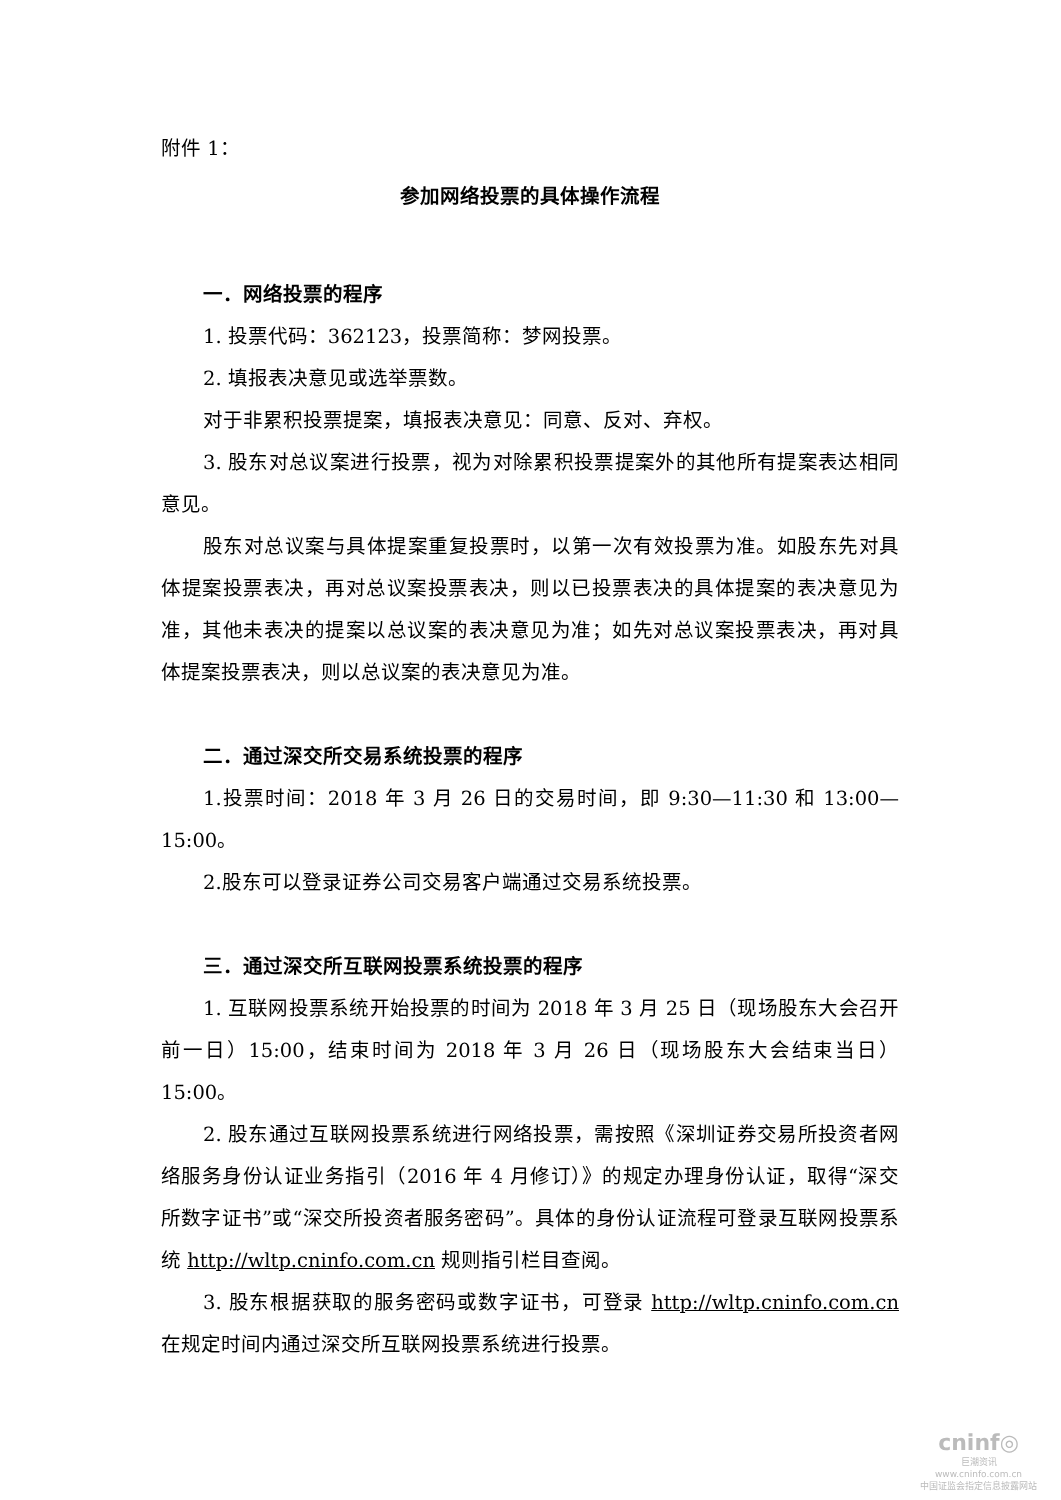附件 1：
参加网络投票的具体操作流程
一．网络投票的程序
1. 投票代码：362123，投票简称：梦网投票。
2. 填报表决意见或选举票数。
对于非累积投票提案，填报表决意见：同意、反对、弃权。
3. 股东对总议案进行投票，视为对除累积投票提案外的其他所有提案表达相同意见。
股东对总议案与具体提案重复投票时，以第一次有效投票为准。如股东先对具体提案投票表决，再对总议案投票表决，则以已投票表决的具体提案的表决意见为准，其他未表决的提案以总议案的表决意见为准；如先对总议案投票表决，再对具体提案投票表决，则以总议案的表决意见为准。
二．通过深交所交易系统投票的程序
1.投票时间：2018 年 3 月 26 日的交易时间，即 9:30—11:30 和 13:00—15:00。
2.股东可以登录证券公司交易客户端通过交易系统投票。
三．通过深交所互联网投票系统投票的程序
1. 互联网投票系统开始投票的时间为 2018 年 3 月 25 日（现场股东大会召开前一日）15:00，结束时间为 2018 年 3 月 26 日（现场股东大会结束当日）15:00。
2. 股东通过互联网投票系统进行网络投票，需按照《深圳证券交易所投资者网络服务身份认证业务指引（2016 年 4 月修订）》的规定办理身份认证，取得“深交所数字证书”或“深交所投资者服务密码”。具体的身份认证流程可登录互联网投票系统 http://wltp.cninfo.com.cn 规则指引栏目查阅。
3. 股东根据获取的服务密码或数字证书，可登录 http://wltp.cninfo.com.cn 在规定时间内通过深交所互联网投票系统进行投票。
cninf◎
巨潮资讯
www.cninfo.com.cn
中国证监会指定信息披露网站